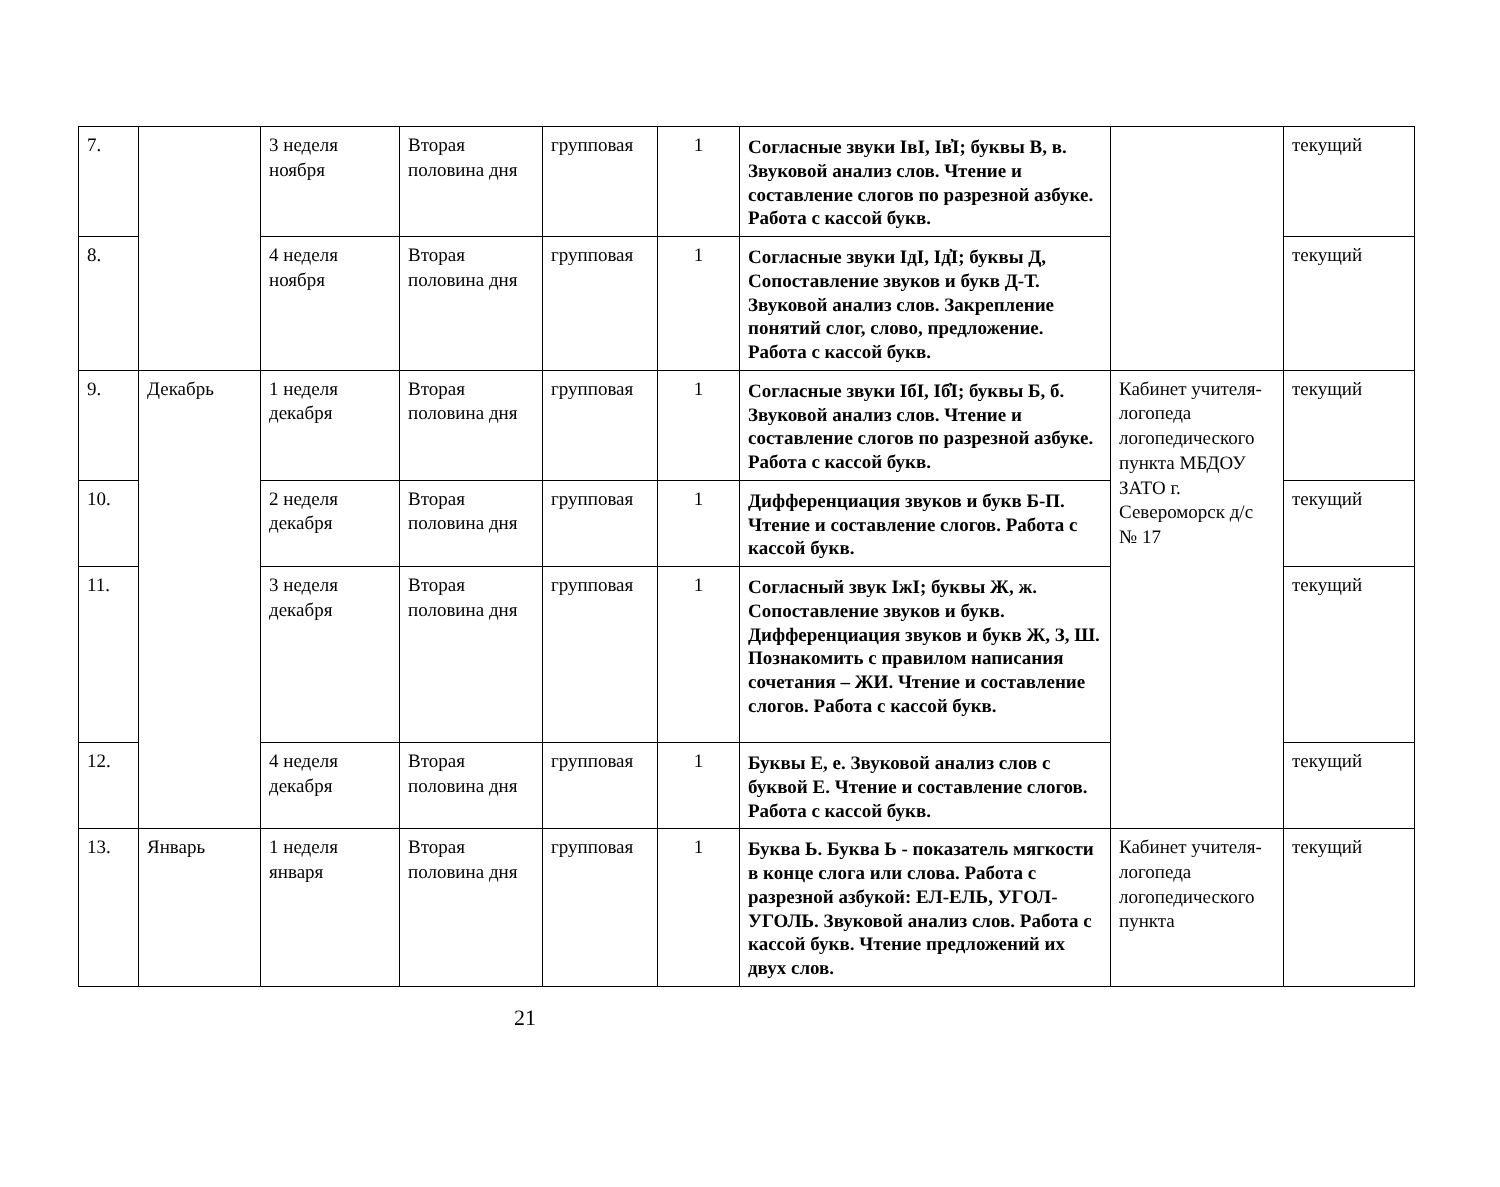| 7. | | 3 неделя ноября | Вторая половина дня | групповая | 1 | Согласные звуки IвI, Iв̓I; буквы В, в. Звуковой анализ слов. Чтение и составление слогов по разрезной азбуке. Работа с кассой букв. | | текущий |
| 8. | | 4 неделя ноября | Вторая половина дня | групповая | 1 | Согласные звуки IдI, Iд̓I; буквы Д, Сопоставление звуков и букв Д-Т. Звуковой анализ слов. Закрепление понятий слог, слово, предложение. Работа с кассой букв. | | текущий |
| 9. | Декабрь | 1 неделя декабря | Вторая половина дня | групповая | 1 | Согласные звуки IбI, Iб̓I; буквы Б, б. Звуковой анализ слов. Чтение и составление слогов по разрезной азбуке. Работа с кассой букв. | Кабинет учителя-логопеда логопедического пункта МБДОУ ЗАТО г. Североморск д/с № 17 | текущий |
| 10. | | 2 неделя декабря | Вторая половина дня | групповая | 1 | Дифференциация звуков и букв Б-П. Чтение и составление слогов. Работа с кассой букв. | | текущий |
| 11. | | 3 неделя декабря | Вторая половина дня | групповая | 1 | Согласный звук IжI; буквы Ж, ж. Сопоставление звуков и букв. Дифференциация звуков и букв Ж, З, Ш. Познакомить с правилом написания сочетания – ЖИ. Чтение и составление слогов. Работа с кассой букв. | | текущий |
| 12. | | 4 неделя декабря | Вторая половина дня | групповая | 1 | Буквы Е, е. Звуковой анализ слов с буквой Е. Чтение и составление слогов. Работа с кассой букв. | | текущий |
| 13. | Январь | 1 неделя января | Вторая половина дня | групповая | 1 | Буква Ь. Буква Ь - показатель мягкости в конце слога или слова. Работа с разрезной азбукой: ЕЛ-ЕЛЬ, УГОЛ-УГОЛЬ. Звуковой анализ слов. Работа с кассой букв. Чтение предложений их двух слов. | Кабинет учителя-логопеда логопедического пункта | текущий |
21